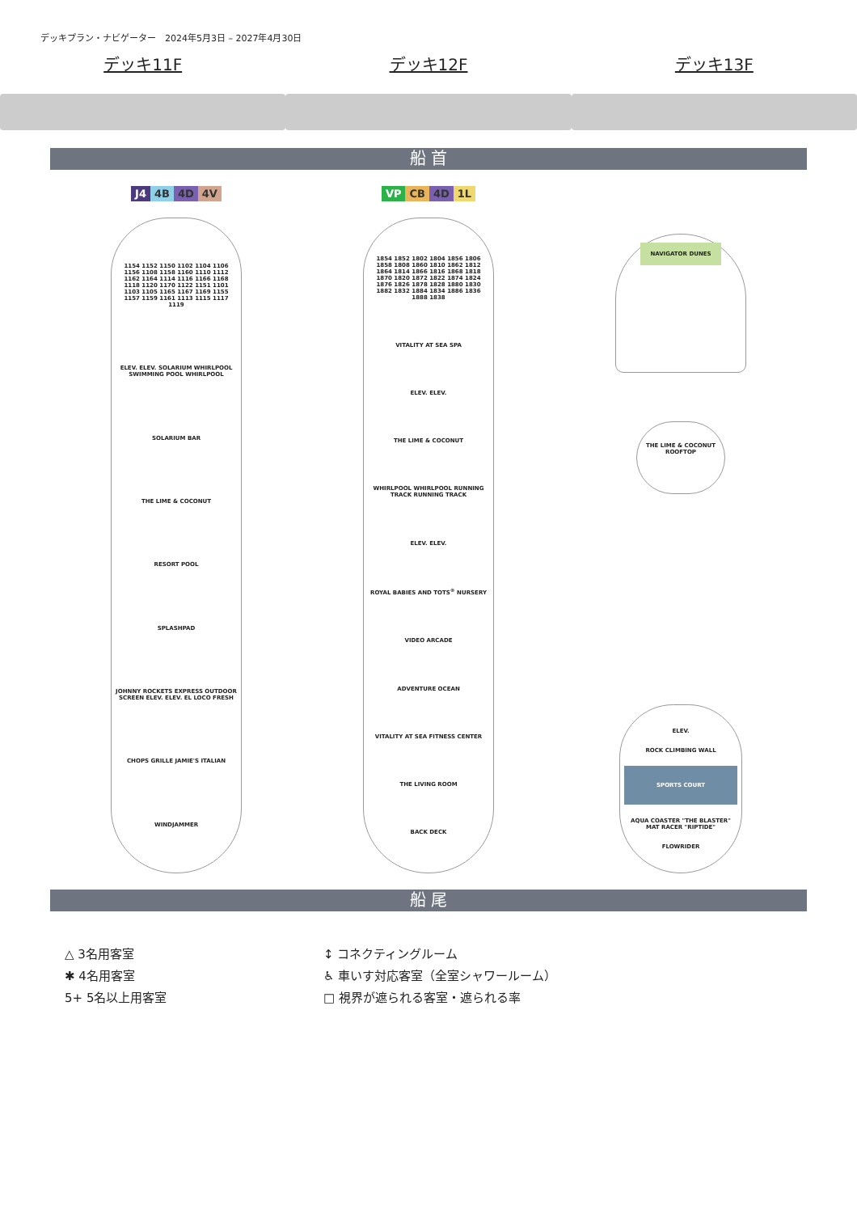デッキプラン・ナビゲーター　2024年5月3日 – 2027年4月30日
デッキ11F デッキ12F デッキ13F
船 首
J4 4B 4D 4V
1154 1152 1150 1102 1104 1106 1156 1108 1158 1160 1110 1112 1162 1164 1114 1116 1166 1168 1118 1120 1170 1122 1151 1101 1103 1105 1165 1167 1169 1155 1157 1159 1161 1113 1115 1117 1119
ELEV. ELEV. SOLARIUM WHIRLPOOL SWIMMING POOL WHIRLPOOL
SOLARIUM BAR
THE LIME & COCONUT
RESORT POOL
SPLASHPAD
JOHNNY ROCKETS EXPRESS OUTDOOR SCREEN ELEV. ELEV. EL LOCO FRESH
CHOPS GRILLE JAMIE'S ITALIAN
WINDJAMMER
VP CB 4D 1L
1854 1852 1802 1804 1856 1806 1858 1808 1860 1810 1862 1812 1864 1814 1866 1816 1868 1818 1870 1820 1872 1822 1874 1824 1876 1826 1878 1828 1880 1830 1882 1832 1884 1834 1886 1836 1888 1838
VITALITY AT SEA SPA
ELEV. ELEV.
THE LIME & COCONUT
WHIRLPOOL WHIRLPOOL RUNNING TRACK RUNNING TRACK
ELEV. ELEV.
ROYAL BABIES AND TOTS<sup>®</sup> NURSERY
VIDEO ARCADE
ADVENTURE OCEAN
VITALITY AT SEA FITNESS CENTER
THE LIVING ROOM
BACK DECK
-
NAVIGATOR DUNES
THE LIME & COCONUT ROOFTOP
ELEV.
ROCK CLIMBING WALL
SPORTS COURT
AQUA COASTER "THE BLASTER" MAT RACER "RIPTIDE"
FLOWRIDER
船 尾
△ 3名用客室
✱ 4名用客室
5+ 5名以上用客室
↕ コネクティングルーム
♿ 車いす対応客室（全室シャワールーム）
□ 視界が遮られる客室・遮られる率